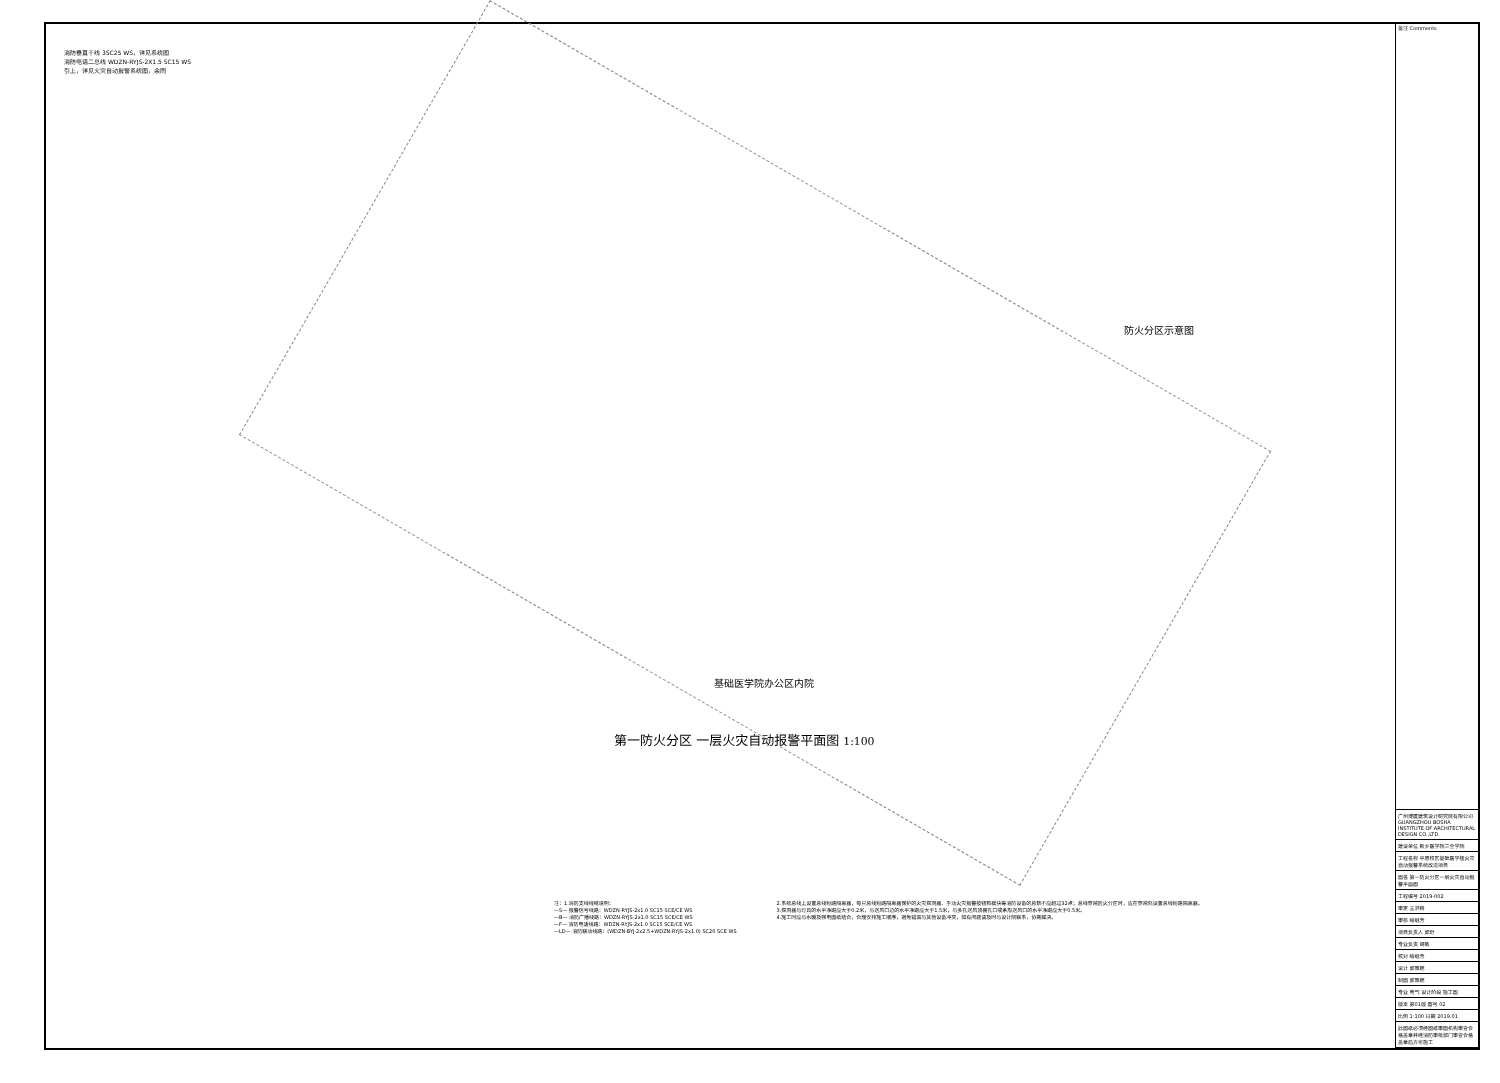消防垂直干线 3SC25 WS，详见系统图
消防电话二总线 WDZN-RYJS-2X1.5 SC15 WS
引上，详见火灾自动报警系统图，余同
防火分区示意图
基础医学院办公区内院
第一防火分区 一层火灾自动报警平面图 1:100
注：1.消防支线线缆说明：
—S— 报警信号线路：WDZN-RYJS-2x1.0 SC15 SCE/CE WS
—B— 消防广播线路：WDZN-RYJS-2x1.0 SC15 SCE/CE WS
—F— 消防电话线路：WDZN-RYJS-2x1.0 SC15 SCE/CE WS
—LD— 消防联动线路：(WDZN-BYJ-2x2.5+WDZN-RYJS-2x1.0) SC20 SCE WS
2.系统总线上设置总线短路隔离器，每只总线短路隔离器保护的火灾探测器、手动火灾报警按钮和模块等消防设备的总数不应超过32点；总线穿越防火分区时，应在穿越处设置总线短路隔离器。
3.探测器与灯具的水平净距应大于0.2米，与送风口边的水平净距应大于1.5米，与多孔送风顶棚孔口或条形送风口的水平净距应大于0.5米。
4.施工时应与水暖及强电图纸结合，合理安排施工顺序，避免错漏与其他设备冲突，如有问题请及时与设计院联系，协商解决。
备注 Comments
广州博厦建筑设计研究院有限公司
GUANGZHOU BOSHA INSTITUTE OF ARCHITECTURAL DESIGN CO.,LTD.
建设单位 新乡医学院三全学院
工程名称 平原校区基础医学楼火灾自动报警系统改造项目
图名 第一防火分区一层火灾自动报警平面图
工程编号 2019-002
审定 王洪梅
审核 喻继芳
项目负责人 郭珩
专业负责 胡敏
校对 喻继芳
设计 郭雅妮
制图 郭雅妮
专业 电气 设计阶段 施工图
版本 第01版 图号 02
比例 1:100 日期 2019.01
此图纸必须经图纸审图机构审查合格盖章并经消防审批部门审查合格盖章后方可施工